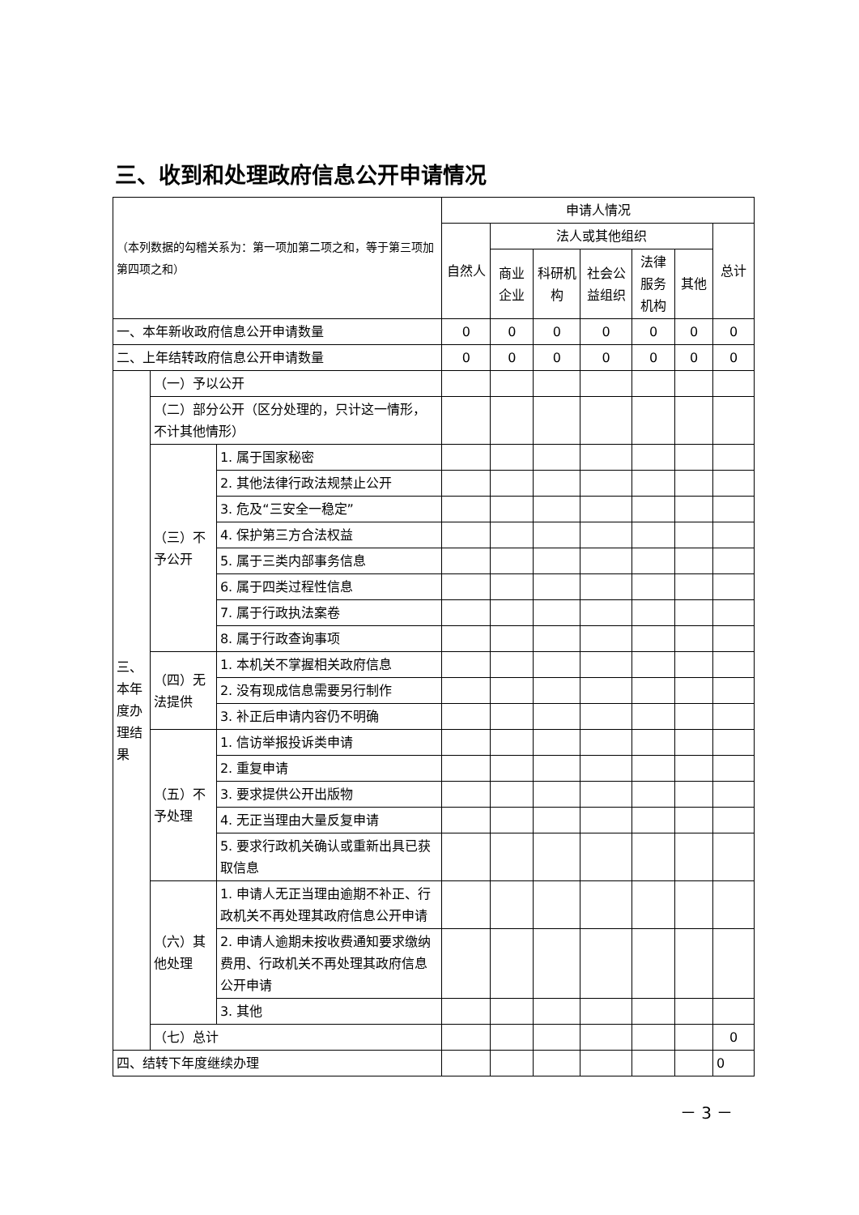三、收到和处理政府信息公开申请情况
| （本列数据的勾稽关系为：第一项加第二项之和，等于第三项加第四项之和） | | | 申请人情况 | | | | | | |
| --- | --- | --- | --- | --- | --- | --- | --- | --- | --- |
| | | | 自然人 | 法人或其他组织 | | | | | 总计 |
| | | | | 商业企业 | 科研机构 | 社会公益组织 | 法律服务机构 | 其他 | |
| 一、本年新收政府信息公开申请数量 | | | 0 | 0 | 0 | 0 | 0 | 0 | 0 |
| 二、上年结转政府信息公开申请数量 | | | 0 | 0 | 0 | 0 | 0 | 0 | 0 |
| 三、本年度办理结果 | （一）予以公开 | | | | | | | | |
| | （二）部分公开（区分处理的，只计这一情形，不计其他情形） | | | | | | | | |
| | （三）不予公开 | 1. 属于国家秘密 | | | | | | | |
| | | 2. 其他法律行政法规禁止公开 | | | | | | | |
| | | 3. 危及“三安全一稳定” | | | | | | | |
| | | 4. 保护第三方合法权益 | | | | | | | |
| | | 5. 属于三类内部事务信息 | | | | | | | |
| | | 6. 属于四类过程性信息 | | | | | | | |
| | | 7. 属于行政执法案卷 | | | | | | | |
| | | 8. 属于行政查询事项 | | | | | | | |
| | （四）无法提供 | 1. 本机关不掌握相关政府信息 | | | | | | | |
| | | 2. 没有现成信息需要另行制作 | | | | | | | |
| | | 3. 补正后申请内容仍不明确 | | | | | | | |
| | （五）不予处理 | 1. 信访举报投诉类申请 | | | | | | | |
| | | 2. 重复申请 | | | | | | | |
| | | 3. 要求提供公开出版物 | | | | | | | |
| | | 4. 无正当理由大量反复申请 | | | | | | | |
| | | 5. 要求行政机关确认或重新出具已获取信息 | | | | | | | |
| | （六）其他处理 | 1. 申请人无正当理由逾期不补正、行政机关不再处理其政府信息公开申请 | | | | | | | |
| | | 2. 申请人逾期未按收费通知要求缴纳费用、行政机关不再处理其政府信息公开申请 | | | | | | | |
| | | 3. 其他 | | | | | | | |
| | （七）总计 | | | | | | | | 0 |
| 四、结转下年度继续办理 | | | | | | | | | 0 |
－ 3 －